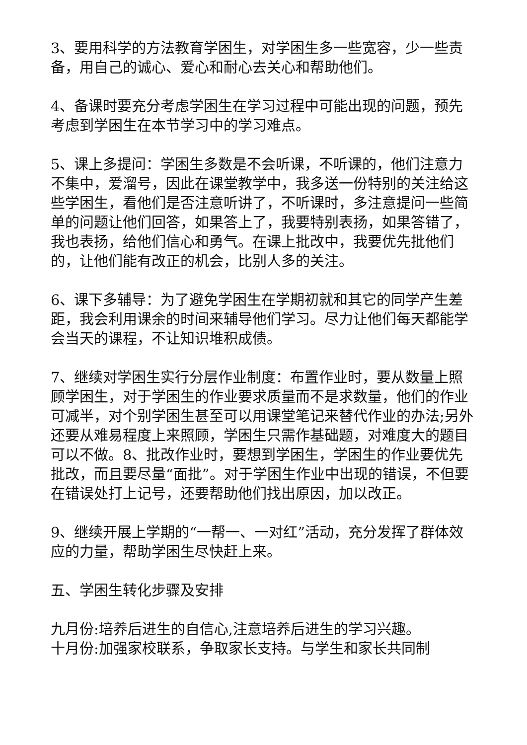3、要用科学的方法教育学困生，对学困生多一些宽容，少一些责备，用自己的诚心、爱心和耐心去关心和帮助他们。
4、备课时要充分考虑学困生在学习过程中可能出现的问题，预先考虑到学困生在本节学习中的学习难点。
5、课上多提问：学困生多数是不会听课，不听课的，他们注意力不集中，爱溜号，因此在课堂教学中，我多送一份特别的关注给这些学困生，看他们是否注意听讲了，不听课时，多注意提问一些简单的问题让他们回答，如果答上了，我要特别表扬，如果答错了，我也表扬，给他们信心和勇气。在课上批改中，我要优先批他们的，让他们能有改正的机会，比别人多的关注。
6、课下多辅导：为了避免学困生在学期初就和其它的同学产生差距，我会利用课余的时间来辅导他们学习。尽力让他们每天都能学会当天的课程，不让知识堆积成债。
7、继续对学困生实行分层作业制度：布置作业时，要从数量上照顾学困生，对于学困生的作业要求质量而不是求数量，他们的作业可减半，对个别学困生甚至可以用课堂笔记来替代作业的办法;另外还要从难易程度上来照顾，学困生只需作基础题，对难度大的题目可以不做。8、批改作业时，要想到学困生，学困生的作业要优先批改，而且要尽量“面批”。对于学困生作业中出现的错误，不但要在错误处打上记号，还要帮助他们找出原因，加以改正。
9、继续开展上学期的“一帮一、一对红”活动，充分发挥了群体效应的力量，帮助学困生尽快赶上来。
五、学困生转化步骤及安排
九月份:培养后进生的自信心,注意培养后进生的学习兴趣。
十月份:加强家校联系，争取家长支持。与学生和家长共同制